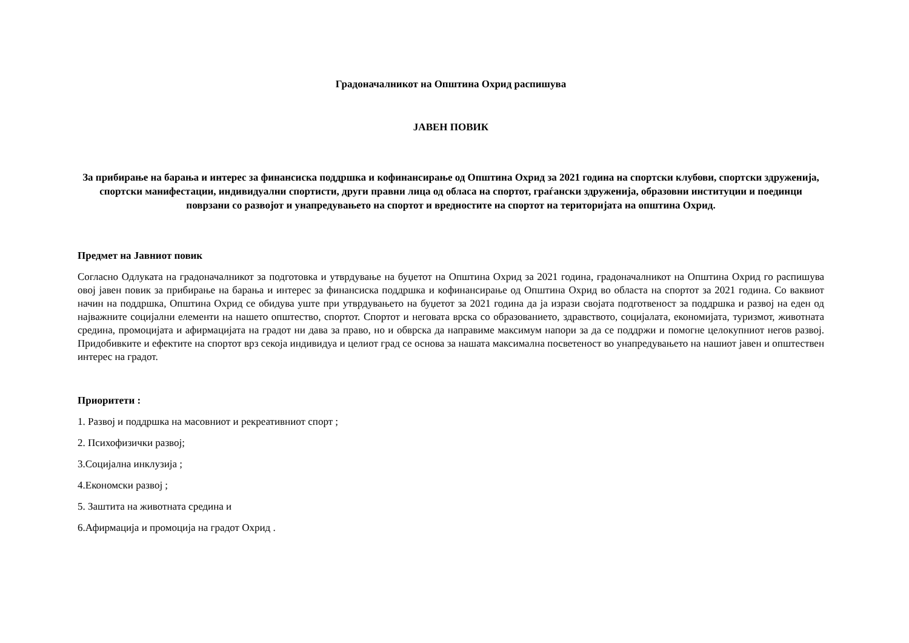Градоначалникот на Општина Охрид распишува
ЈАВЕН ПОВИК
За прибирање на барања и интерес за финансиска поддршка и кофинансирање од Општина Охрид за 2021 година на спортски клубови, спортски здруженија, спортски манифестации, индивидуални спортисти, други правни лица од обласа на спортот, граѓански здруженија, образовни институции и поединци поврзани со развојот и унапредувањето на спортот и вредностите на спортот на територијата на општина Охрид.
Предмет на Јавниот повик
Согласно Одлуката на градоначалникот за подготовка и утврдување на буџетот на Општина Охрид за 2021 година, градоначалникот на Општина Охрид го распишува овој јавен повик за прибирање на барања и интерес за финансиска поддршка и кофинансирање од Општина Охрид во областа на спортот за 2021 година. Со ваквиот начин на поддршка, Општина Охрид се обидува уште при утврдувањето на буџетот за 2021 година да ја изрази својата подготвеност за поддршка и развој на еден од најважните социјални елементи на нашето општество, спортот. Спортот и неговата врска со образованието, здравството, социјалата, економијата, туризмот, животната средина, промоцијата и афирмацијата на градот ни дава за право, но и обврска да направиме максимум напори за да се поддржи и помогне целокупниот негов развој. Придобивките и ефектите на спортот врз секоја индивидуа и целиот град се основа за нашата максимална посветеност во унапредувањето на нашиот јавен и општествен интерес на градот.
Приоритети :
1. Развој и поддршка на масовниот и рекреативниот спорт ;
2. Психофизички развој;
3.Социјална инклузија ;
4.Економски развој ;
5. Заштита на животната средина и
6.Афирмација и промоција на градот Охрид .